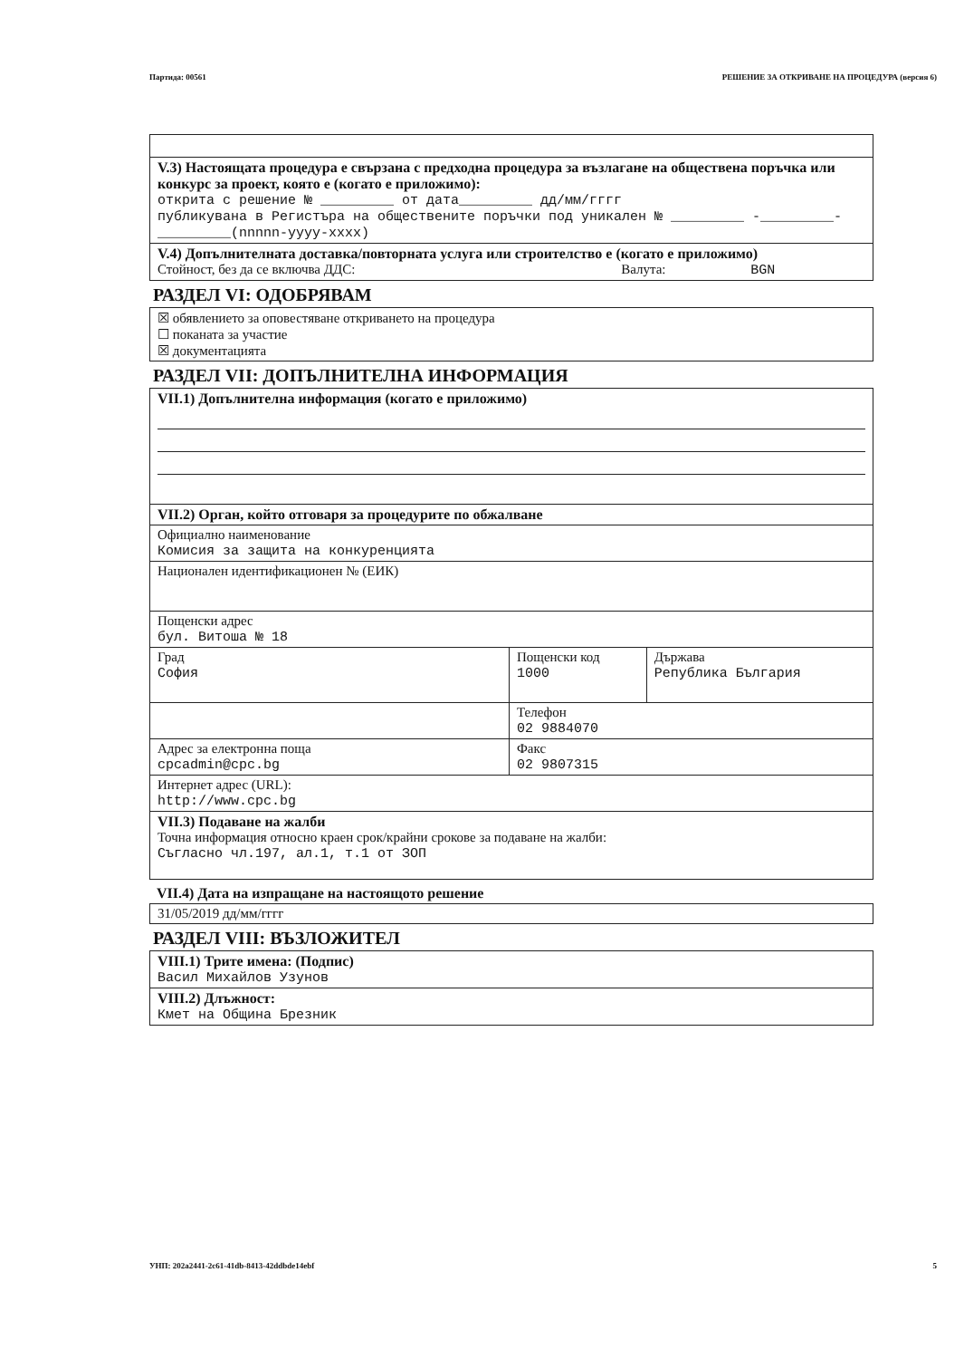Партида: 00561 РЕШЕНИЕ ЗА ОТКРИВАНЕ НА ПРОЦЕДУРА (версия 6)
| V.3) Настоящата процедура е свързана с предходна процедура за възлагане на обществена поръчка или конкурс за проект, която е (когато е приложимо): открита с решение № _________ от дата_________ дд/мм/гггг публикувана в Регистъра на обществените поръчки под уникален № _________ -_________-_________(nnnnn-yyyy-xxxx) |
| V.4) Допълнителната доставка/повторната услуга или строителство е (когато е приложимо) Стойност, без да се включва ДДС: Валута: BGN |
РАЗДЕЛ VI: ОДОБРЯВАМ
| ☒ обявлението за оповестяване откриването на процедура ☐ поканата за участие ☒ документацията |
РАЗДЕЛ VII: ДОПЪЛНИТЕЛНА ИНФОРМАЦИЯ
| VII.1) Допълнителна информация (когато е приложимо) | | |
| VII.2) Орган, който отговаря за процедурите по обжалване | | |
| Официално наименование Комисия за защита на конкуренцията | | |
| Национален идентификационен № (ЕИК) | | |
| Пощенски адрес бул. Витоша № 18 | | |
| Град София | Пощенски код 1000 | Държава Република България |
| | Телефон 02 9884070 | |
| Адрес за електронна поща cpcadmin@cpc.bg | Факс 02 9807315 | |
| Интернет адрес (URL): http://www.cpc.bg | | |
| VII.3) Подаване на жалби Точна информация относно краен срок/крайни срокове за подаване на жалби: Съгласно чл.197, ал.1, т.1 от ЗОП | | |
VII.4) Дата на изпращане на настоящото решение
| 31/05/2019 дд/мм/гггг |
РАЗДЕЛ VIII: ВЪЗЛОЖИТЕЛ
| VIII.1) Трите имена: (Подпис) Васил Михайлов Узунов |
| VIII.2) Длъжност: Кмет на Община Брезник |
УНП: 202a2441-2c61-41db-8413-42ddbde14ebf 5